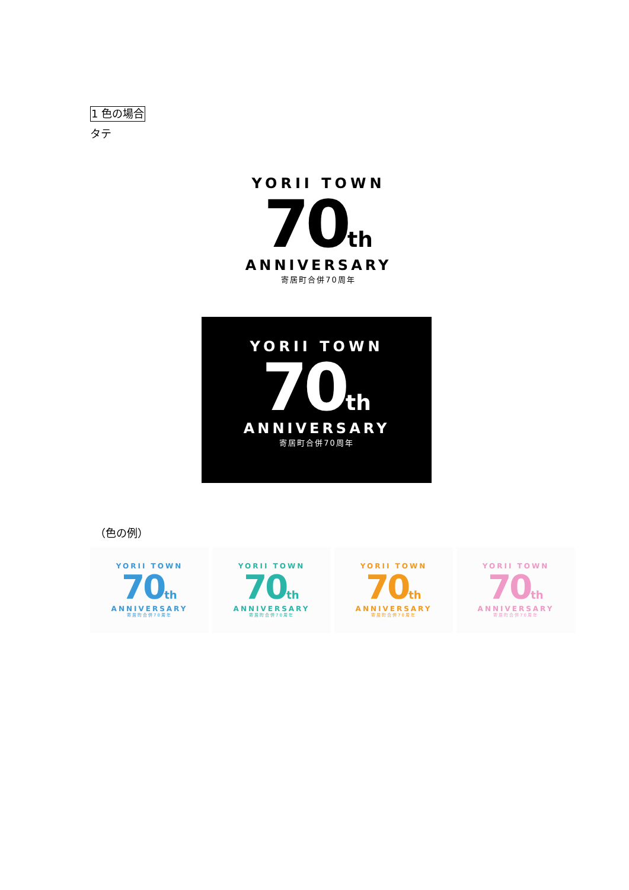1 色の場合
タテ
YORII TOWN
70th
ANNIVERSARY
寄居町合併70周年
YORII TOWN
70th
ANNIVERSARY
寄居町合併70周年
（色の例）
YORII TOWN
70th
ANNIVERSARY
寄居町合併70周年
YORII TOWN
70th
ANNIVERSARY
寄居町合併70周年
YORII TOWN
70th
ANNIVERSARY
寄居町合併70周年
YORII TOWN
70th
ANNIVERSARY
寄居町合併70周年